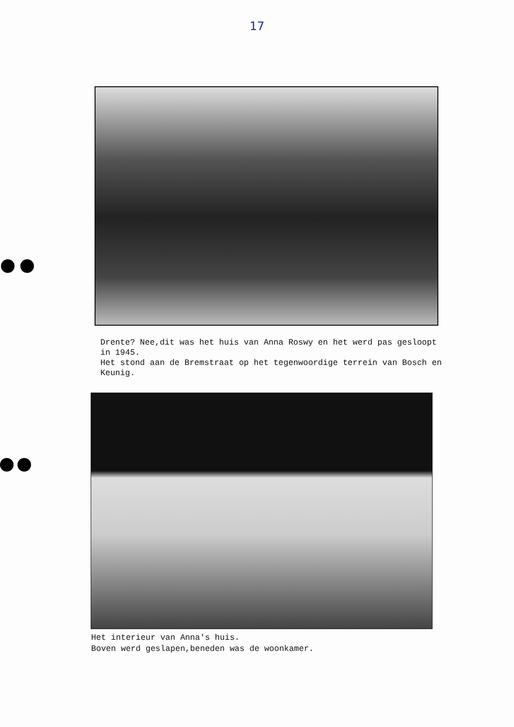17
Drente? Nee,dit was het huis van Anna Roswy en het werd pas gesloopt in 1945.
Het stond aan de Bremstraat op het tegenwoordige terrein van Bosch en Keunig.
Het interieur van Anna's huis.
Boven werd geslapen,beneden was de woonkamer.